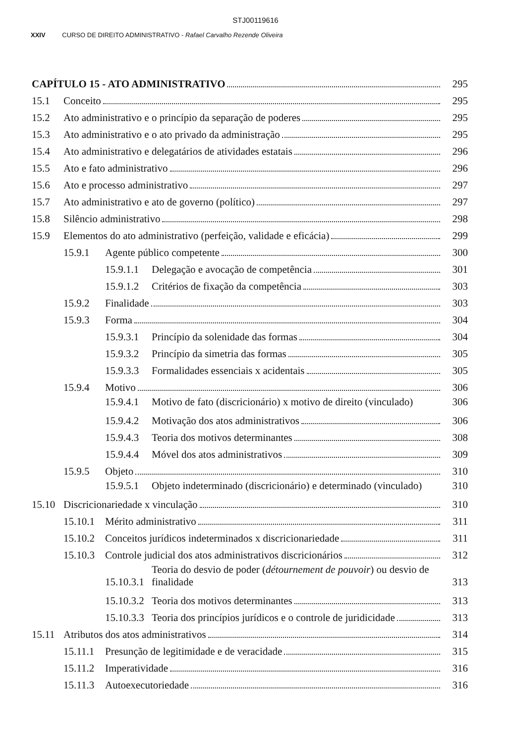STJ00119616
XXIV CURSO DE DIREITO ADMINISTRATIVO - Rafael Carvalho Rezende Oliveira
CAPÍTULO 15 - ATO ADMINISTRATIVO 295
15.1 Conceito 295
15.2 Ato administrativo e o princípio da separação de poderes 295
15.3 Ato administrativo e o ato privado da administração 295
15.4 Ato administrativo e delegatários de atividades estatais 296
15.5 Ato e fato administrativo 296
15.6 Ato e processo administrativo 297
15.7 Ato administrativo e ato de governo (político) 297
15.8 Silêncio administrativo 298
15.9 Elementos do ato administrativo (perfeição, validade e eficácia) 299
15.9.1 Agente público competente 300
15.9.1.1 Delegação e avocação de competência 301
15.9.1.2 Critérios de fixação da competência 303
15.9.2 Finalidade 303
15.9.3 Forma 304
15.9.3.1 Princípio da solenidade das formas 304
15.9.3.2 Princípio da simetria das formas 305
15.9.3.3 Formalidades essenciais x acidentais 305
15.9.4 Motivo 306
15.9.4.1 Motivo de fato (discricionário) x motivo de direito (vinculado) 306
15.9.4.2 Motivação dos atos administrativos 306
15.9.4.3 Teoria dos motivos determinantes 308
15.9.4.4 Móvel dos atos administrativos 309
15.9.5 Objeto 310
15.9.5.1 Objeto indeterminado (discricionário) e determinado (vinculado) 310
15.10 Discricionariedade x vinculação 310
15.10.1 Mérito administrativo 311
15.10.2 Conceitos jurídicos indeterminados x discricionariedade 311
15.10.3 Controle judicial dos atos administrativos discricionários 312
15.10.3.1 Teoria do desvio de poder (détournement de pouvoir) ou desvio de finalidade 313
15.10.3.2 Teoria dos motivos determinantes 313
15.10.3.3 Teoria dos princípios jurídicos e o controle de juridicidade 313
15.11 Atributos dos atos administrativos 314
15.11.1 Presunção de legitimidade e de veracidade 315
15.11.2 Imperatividade 316
15.11.3 Autoexecutoriedade 316